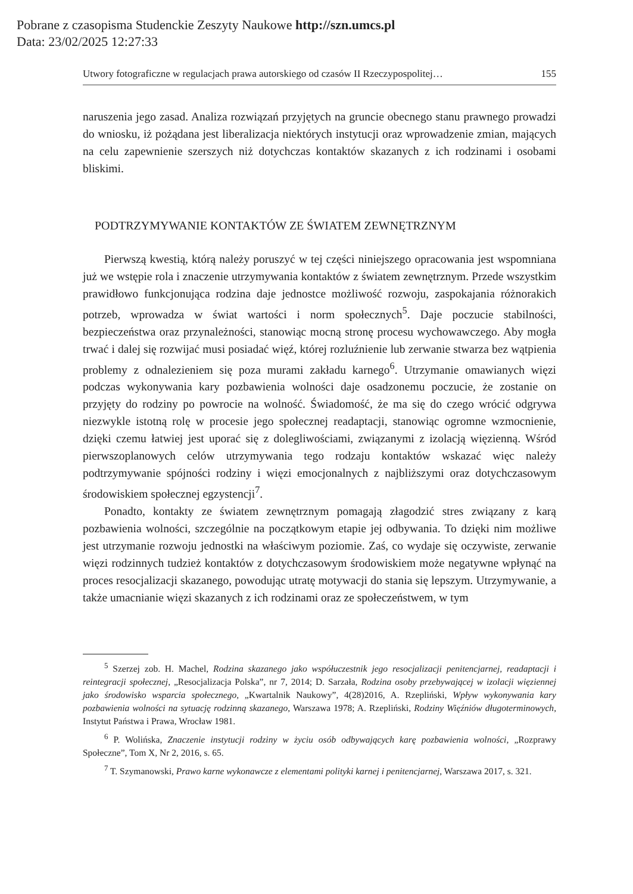Pobrane z czasopisma Studenckie Zeszyty Naukowe http://szn.umcs.pl
Data: 23/02/2025 12:27:33
Utwory fotograficzne w regulacjach prawa autorskiego od czasów II Rzeczypospolitej… 155
naruszenia jego zasad. Analiza rozwiązań przyjętych na gruncie obecnego stanu prawnego prowadzi do wniosku, iż pożądana jest liberalizacja niektórych instytucji oraz wprowadzenie zmian, mających na celu zapewnienie szerszych niż dotychczas kontaktów skazanych z ich rodzinami i osobami bliskimi.
PODTRZYMYWANIE KONTAKTÓW ZE ŚWIATEM ZEWNĘTRZNYM
Pierwszą kwestią, którą należy poruszyć w tej części niniejszego opracowania jest wspomniana już we wstępie rola i znaczenie utrzymywania kontaktów z światem zewnętrznym. Przede wszystkim prawidłowo funkcjonująca rodzina daje jednostce możliwość rozwoju, zaspokajania różnorakich potrzeb, wprowadza w świat wartości i norm społecznych<sup>5</sup>. Daje poczucie stabilności, bezpieczeństwa oraz przynależności, stanowiąc mocną stronę procesu wychowawczego. Aby mogła trwać i dalej się rozwijać musi posiadać więź, której rozluźnienie lub zerwanie stwarza bez wątpienia problemy z odnalezieniem się poza murami zakładu karnego<sup>6</sup>. Utrzymanie omawianych więzi podczas wykonywania kary pozbawienia wolności daje osadzonemu poczucie, że zostanie on przyjęty do rodziny po powrocie na wolność. Świadomość, że ma się do czego wrócić odgrywa niezwykle istotną rolę w procesie jego społecznej readaptacji, stanowiąc ogromne wzmocnienie, dzięki czemu łatwiej jest uporać się z dolegliwościami, związanymi z izolacją więzienną. Wśród pierwszoplanowych celów utrzymywania tego rodzaju kontaktów wskazać więc należy podtrzymywanie spójności rodziny i więzi emocjonalnych z najbliższymi oraz dotychczasowym środowiskiem społecznej egzystencji<sup>7</sup>.
Ponadto, kontakty ze światem zewnętrznym pomagają złagodzić stres związany z karą pozbawienia wolności, szczególnie na początkowym etapie jej odbywania. To dzięki nim możliwe jest utrzymanie rozwoju jednostki na właściwym poziomie. Zaś, co wydaje się oczywiste, zerwanie więzi rodzinnych tudzież kontaktów z dotychczasowym środowiskiem może negatywne wpłynąć na proces resocjalizacji skazanego, powodując utratę motywacji do stania się lepszym. Utrzymywanie, a także umacnianie więzi skazanych z ich rodzinami oraz ze społeczeństwem, w tym
<sup>5</sup> Szerzej zob. H. Machel, Rodzina skazanego jako współuczestnik jego resocjalizacji penitencjarnej, readaptacji i reintegracji społecznej, „Resocjalizacja Polska”, nr 7, 2014; D. Sarzała, Rodzina osoby przebywającej w izolacji więziennej jako środowisko wsparcia społecznego, „Kwartalnik Naukowy”, 4(28)2016, A. Rzepliński, Wpływ wykonywania kary pozbawienia wolności na sytuację rodzinną skazanego, Warszawa 1978; A. Rzepliński, Rodziny Więźniów długoterminowych, Instytut Państwa i Prawa, Wrocław 1981.
<sup>6</sup> P. Wolińska, Znaczenie instytucji rodziny w życiu osób odbywających karę pozbawienia wolności, „Rozprawy Społeczne”, Tom X, Nr 2, 2016, s. 65.
<sup>7</sup> T. Szymanowski, Prawo karne wykonawcze z elementami polityki karnej i penitencjarnej, Warszawa 2017, s. 321.